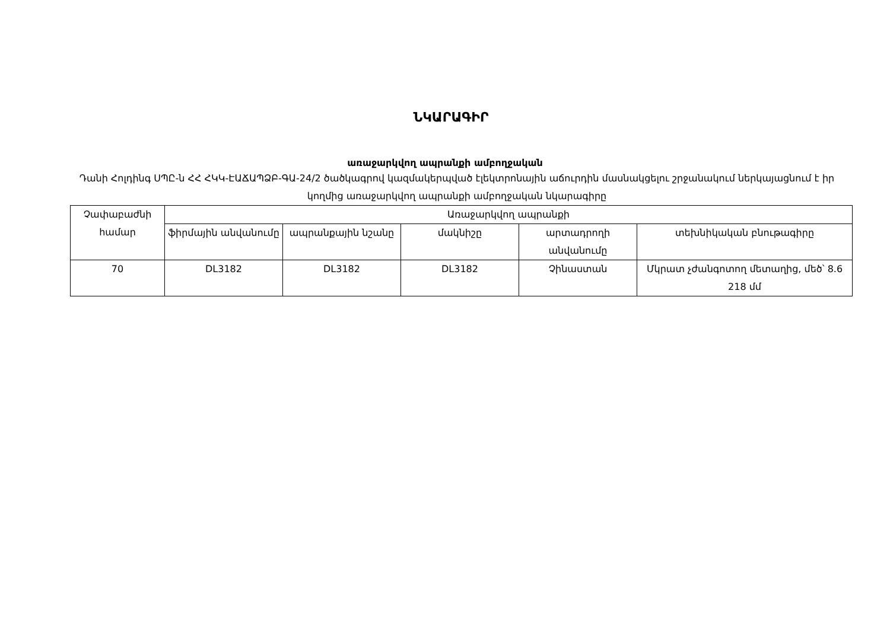ՆԿԱՐԱԳԻՐ
առաջարկվող ապրանքի ամբողջական
Դանի Հոլդինգ ՍՊԸ-ն ՀՀ ՀԿԿ-ԷԱՃԱՊՁԲ-ԳԱ-24/2 ծածկագրով կազմակերպված էլեկտրոնային աճուրդին մասնակցելու շրջանակում ներկայացնում է իր կողմից առաջարկվող ապրանքի ամբողջական նկարագիրը
| Չափաբաժնի համար | Առաջարկվող ապրանքի | | | | |
| --- | --- | --- | --- | --- | --- |
| | ֆիրմային անվանումը | ապրանքային նշանը | մակնիշը | արտադրողի անվանումը | տեխնիկական բնութագիրը |
| 70 | DL3182 | DL3182 | DL3182 | Չինաստան | Մկրատ չժանգոտող մետաղից, մեծ՝ 8.6 218 մմ |